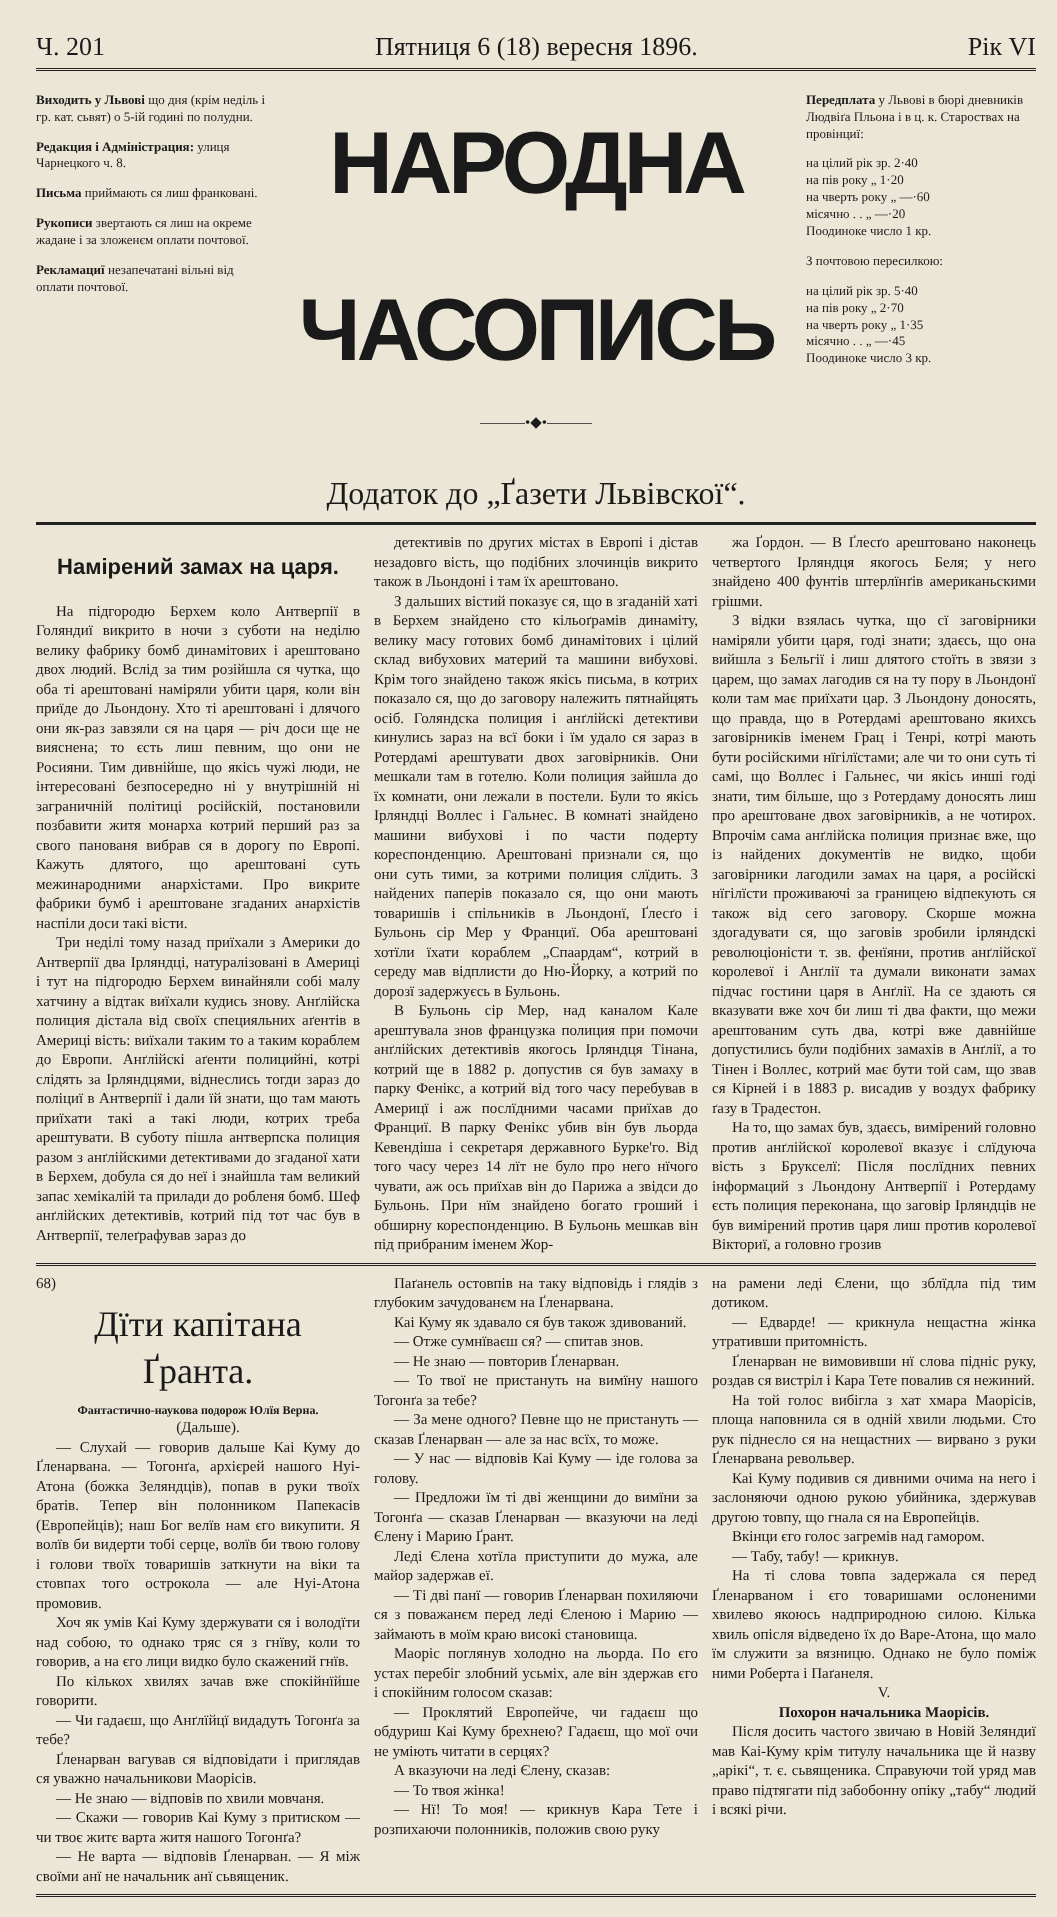Ч. 201 Пятниця 6 (18) вересня 1896. Рік VI
Виходить у Львові що дня (крім неділь і гр. кат. сьвят) о 5-ій годині по полудни.
Редакция і Адміністрация: улиця Чарнецкого ч. 8.
Письма приймають ся лиш франковані.
Рукописи звертають ся лиш на окреме жадане і за зложенєм оплати почтової.
Рекламациї незапечатані вільні від оплати почтової.
НАРОДНА ЧАСОПИСЬ
———•◆•———
Додаток до „Ґазети Львівскої“.
Передплата у Львові в бюрі дневників Людвіґа Пльона і в ц. к. Староствах на провінциї:
на цілий рік зр. 2·40
на пів року „ 1·20
на чверть року „ —·60
місячно . . „ —·20
Поодиноке число 1 кр.
З почтовою пересилкою:
на цілий рік зр. 5·40
на пів року „ 2·70
на чверть року „ 1·35
місячно . . „ —·45
Поодиноке число 3 кр.
Намірений замах на царя.
На підгородю Берхем коло Антверпії в Голяндиї викрито в ночи з суботи на неділю велику фабрику бомб динамітових і арештовано двох людий. Вслід за тим розійшла ся чутка, що оба ті арештовані наміряли убити царя, коли він приїде до Льондону. Хто ті арештовані і длячого они як-раз завзяли ся на царя — річ доси ще не вияснена; то єсть лиш певним, що они не Росияни. Тим дивнійше, що якісь чужі люди, не інтересовані безпосередно ні у внутрішній ні заграничній політиці російскій, постановили позбавити житя монарха котрий перший раз за свого панованя вибрав ся в дорогу по Европі. Кажуть длятого, що арештовані суть межинародними анархістами. Про викрите фабрики бумб і арештоване згаданих анархістів наспіли доси такі вісти.
Три неділі тому назад приїхали з Америки до Антверпії два Ірляндці, натуралізовані в Америці і тут на підгородю Берхем винайняли собі малу хатчину а відтак виїхали кудись знову. Анґлійска полиция дістала від своїх специяльних аґентів в Америці вість: виїхали таким то а таким кораблем до Европи. Анґлійскі аґенти полицийні, котрі слідять за Ірляндцями, віднеслись тогди зараз до поліциї в Антверпії і дали їй знати, що там мають приїхати такі а такі люди, котрих треба арештувати. В суботу пішла антверпска полиция разом з анґлійскими детективами до згаданої хати в Берхем, добула ся до неї і знайшла там великий запас хемікалій та прилади до робленя бомб. Шеф анґлійских детективів, котрий під тот час був в Антверпії, телеґрафував зараз до
детективів по других містах в Европі і дістав незадовго вість, що подібних злочинців викрито також в Льондоні і там їх арештовано.
З дальших вістий показує ся, що в згаданій хаті в Берхем знайдено сто кільоґрамів динаміту, велику масу готових бомб динамітових і цілий склад вибухових материй та машини вибухові. Крім того знайдено також якісь письма, в котрих показало ся, що до заговору належить пятнайцять осіб. Голяндска полиция і анґлійскі детективи кинулись зараз на всї боки і їм удало ся зараз в Ротердамі арештувати двох заговірників. Они мешкали там в готелю. Коли полиция зайшла до їх комнати, они лежали в постели. Були то якісь Ірляндці Воллес і Гальнес. В комнаті знайдено машини вибухові і по части подерту кореспонденцию. Арештовані признали ся, що они суть тими, за котрими полиция слїдить. З найдених паперів показало ся, що они мають товаришів і спільників в Льондонї, Ґлесґо і Бульонь сір Мер у Франциї. Оба арештовані хотїли їхати кораблем „Спаардам“, котрий в середу мав відплисти до Ню-Йорку, а котрий по дорозї задержуєсь в Бульонь.
В Бульонь сір Мер, над каналом Кале арештувала знов французка полиция при помочи анґлійских детективів якогось Ірляндця Тінана, котрий ще в 1882 р. допустив ся був замаху в парку Фенікс, а котрий від того часу перебував в Америцї і аж послїдними часами приїхав до Франциї. В парку Фенікс убив він був льорда Кевендіша і секретаря державного Бурке'го. Від того часу через 14 лїт не було про него нїчого чувати, аж ось приїхав він до Парижа а звідси до Бульонь. При нїм знайдено богато гроший і обширну кореспонденцию. В Бульонь мешкав він під прибраним іменем Жор-
жа Ґордон. — В Ґлесґо арештовано наконець четвертого Ірляндця якогось Беля; у него знайдено 400 фунтів штерлїнґів американьскими грішми.
З відки взялась чутка, що сї заговірники наміряли убити царя, годі знати; здаєсь, що она вийшла з Бельгії і лиш длятого стоїть в звязи з царем, що замах лагодив ся на ту пору в Льондонї коли там має приїхати цар. З Льондону доносять, що правда, що в Ротердамі арештовано якихсь заговірників іменем Грац і Тенрі, котрі мають бути російскими нїгілїстами; але чи то они суть ті самі, що Воллес і Гальнес, чи якісь инші годі знати, тим більше, що з Ротердаму доносять лиш про арештоване двох заговірників, а не чотирох. Впрочім сама анґлійска полиция признає вже, що із найдених документів не видко, щоби заговірники лагодили замах на царя, а російскі нїгілїсти проживаючі за границею відпекують ся також від сего заговору. Скорше можна здогадувати ся, що заговів зробили ірляндскі революціоністи т. зв. фенїяни, против анґлійскої королевої і Анґлії та думали виконати замах підчас гостини царя в Анґлії. На се здають ся вказувати вже хоч би лиш ті два факти, що межи арештованим суть два, котрі вже давнійше допустились були подібних замахів в Анґлії, а то Тінен і Воллес, котрий має бути той сам, що звав ся Кірней і в 1883 р. висадив у воздух фабрику ґазу в Традестон.
На то, що замах був, здаєсь, вимірений головно против анґлійскої королевої вказує і слїдуюча вість з Брукселї: Після послїдних певних інформаций з Льондону Антверпії і Ротердаму єсть полиция переконана, що заговір Ірляндців не був вимірений против царя лиш против королевої Вікториї, а головно грозив
68)
Дїти капітана Ґранта.
Фантастично-наукова подорож Юлїя Верна.
(Дальше).
— Слухай — говорив дальше Каі Куму до Ґленарвана. — Тогонґа, архієрей нашого Нуі-Атона (божка Зеляндців), попав в руки твоїх братів. Тепер він полонником Папекасів (Европейців); наш Бог велїв нам єго викупити. Я волїв би видерти тобі серце, волїв би твою голову і голови твоїх товаришів заткнути на віки та стовпах того острокола — але Нуі-Атона промовив.
Хоч як умів Каі Куму здержувати ся і володїти над собою, то однако тряс ся з гнїву, коли то говорив, а на єго лици видко було скажений гнїв.
По кількох хвилях зачав вже спокійнїйше говорити.
— Чи гадаєш, що Анґлїйцї видадуть Тогонґа за тебе?
Ґленарван вагував ся відповідати і приглядав ся уважно начальникови Маорісів.
— Не знаю — відповів по хвили мовчаня.
— Скажи — говорив Каі Куму з притиском — чи твоє житє варта житя нашого Тогонґа?
— Не варта — відповів Ґленарван. — Я між своїми анї не начальник анї сьвященик.
Паґанель остовпів на таку відповідь і глядів з глубоким зачудованєм на Ґленарвана.
Каі Куму як здавало ся був також здивований.
— Отже сумнїваєш ся? — спитав знов.
— Не знаю — повторив Ґленарван.
— То твої не пристануть на вимїну нашого Тогонґа за тебе?
— За мене одного? Певне що не пристануть — сказав Ґленарван — але за нас всїх, то може.
— У нас — відповів Каі Куму — іде голова за голову.
— Предложи їм ті дві женщини до вимїни за Тогонґа — сказав Ґленарван — вказуючи на леді Єлену і Марию Ґрант.
Леді Єлена хотїла приступити до мужа, але майор задержав еї.
— Ті дві панї — говорив Ґленарван похиляючи ся з поважанєм перед леді Єленою і Марию — займають в моїм краю високі становища.
Маоріс поглянув холодно на льорда. По єго устах перебіг злобний усьміх, але він здержав єго і спокійним голосом сказав:
— Проклятий Европейче, чи гадаєш що обдуриш Каі Куму брехнею? Гадаєш, що мої очи не уміють читати в серцях?
А вказуючи на леді Єлену, сказав:
— То твоя жінка!
— Нї! То моя! — крикнув Кара Тете і розпихаючи полонників, положив свою руку
на рамени леді Єлени, що зблїдла під тим дотиком.
— Едварде! — крикнула нещастна жінка утративши притомність.
Ґленарван не вимовивши нї слова підніс руку, роздав ся вистріл і Кара Тете повалив ся нежиний.
На той голос вибігла з хат хмара Маорісів, площа наповнила ся в одній хвили людьми. Сто рук піднесло ся на нещастних — вирвано з руки Ґленарвана револьвер.
Каі Куму подивив ся дивними очима на него і заслоняючи одною рукою убийника, здержував другою товпу, що гнала ся на Европейців.
Вкінци єго голос загремів над гамором.
— Табу, табу! — крикнув.
На ті слова товпа задержала ся перед Ґленарваном і єго товаришами ослоненими хвилево якоюсь надприродною силою. Кілька хвиль опісля відведено їх до Варе-Атона, що мало їм служити за вязницю. Однако не було поміж ними Роберта і Паґанеля.
V.
Похорон начальника Маорісів.
Після досить частого звичаю в Новій Зеляндиї мав Каі-Куму крім титулу начальника ще й назву „арікі“, т. є. сьвященика. Справуючи той уряд мав право підтягати під забобонну опіку „табу“ людий і всякі річи.